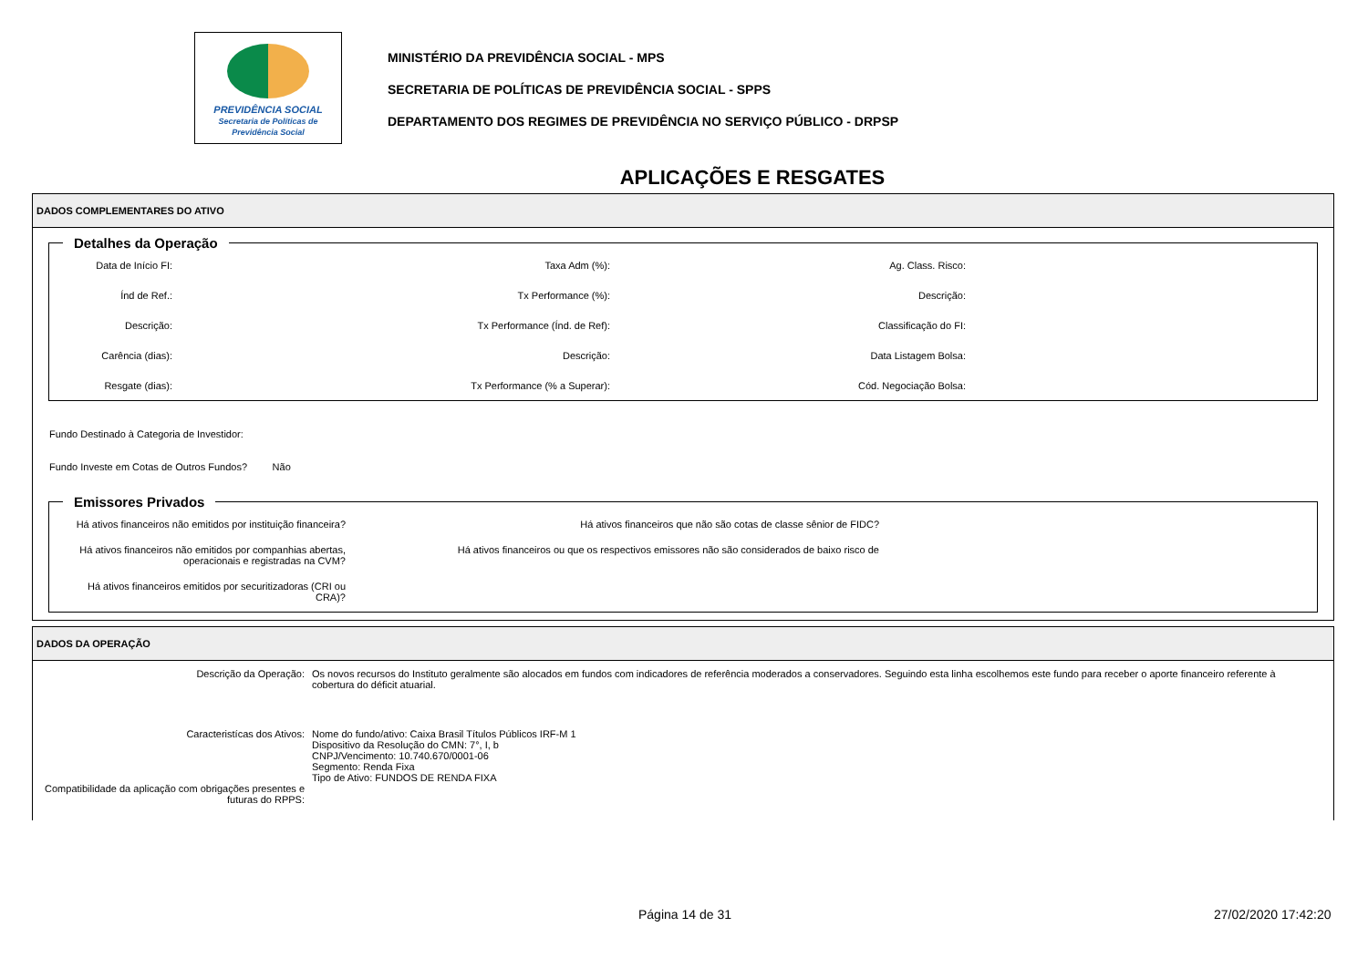PREVIDÊNCIA SOCIAL
Secretaria de Políticas de Previdência Social
MINISTÉRIO DA PREVIDÊNCIA SOCIAL - MPS
SECRETARIA DE POLÍTICAS DE PREVIDÊNCIA SOCIAL - SPPS
DEPARTAMENTO DOS REGIMES DE PREVIDÊNCIA NO SERVIÇO PÚBLICO - DRPSP
APLICAÇÕES E RESGATES
DADOS COMPLEMENTARES DO ATIVO
Detalhes da Operação
Data de Início FI:
Taxa Adm (%):
Ag. Class. Risco:
Índ de Ref.:
Tx Performance (%):
Descrição:
Descrição:
Tx Performance (Índ. de Ref):
Classificação do FI:
Carência (dias):
Descrição:
Data Listagem Bolsa:
Resgate (dias):
Tx Performance (% a Superar):
Cód. Negociação Bolsa:
Fundo Destinado à Categoria de Investidor:
Fundo Investe em Cotas de Outros Fundos? Não
Emissores Privados
Há ativos financeiros não emitidos por instituição financeira?
Há ativos financeiros que não são cotas de classe sênior de FIDC?
Há ativos financeiros não emitidos por companhias abertas, operacionais e registradas na CVM?
Há ativos financeiros ou que os respectivos emissores não são considerados de baixo risco de
Há ativos financeiros emitidos por securitizadoras (CRI ou CRA)?
DADOS DA OPERAÇÃO
Descrição da Operação:
Os novos recursos do Instituto geralmente são alocados em fundos com indicadores de referência moderados a conservadores. Seguindo esta linha escolhemos este fundo para receber o aporte financeiro referente à cobertura do déficit atuarial.
Caracteristícas dos Ativos:
Nome do fundo/ativo: Caixa Brasil Títulos Públicos IRF-M 1
Dispositivo da Resolução do CMN: 7°, I, b
CNPJ/Vencimento: 10.740.670/0001-06
Segmento: Renda Fixa
Tipo de Ativo: FUNDOS DE RENDA FIXA
Compatibilidade da aplicação com obrigações presentes e futuras do RPPS:
Página 14 de 31 27/02/2020 17:42:20